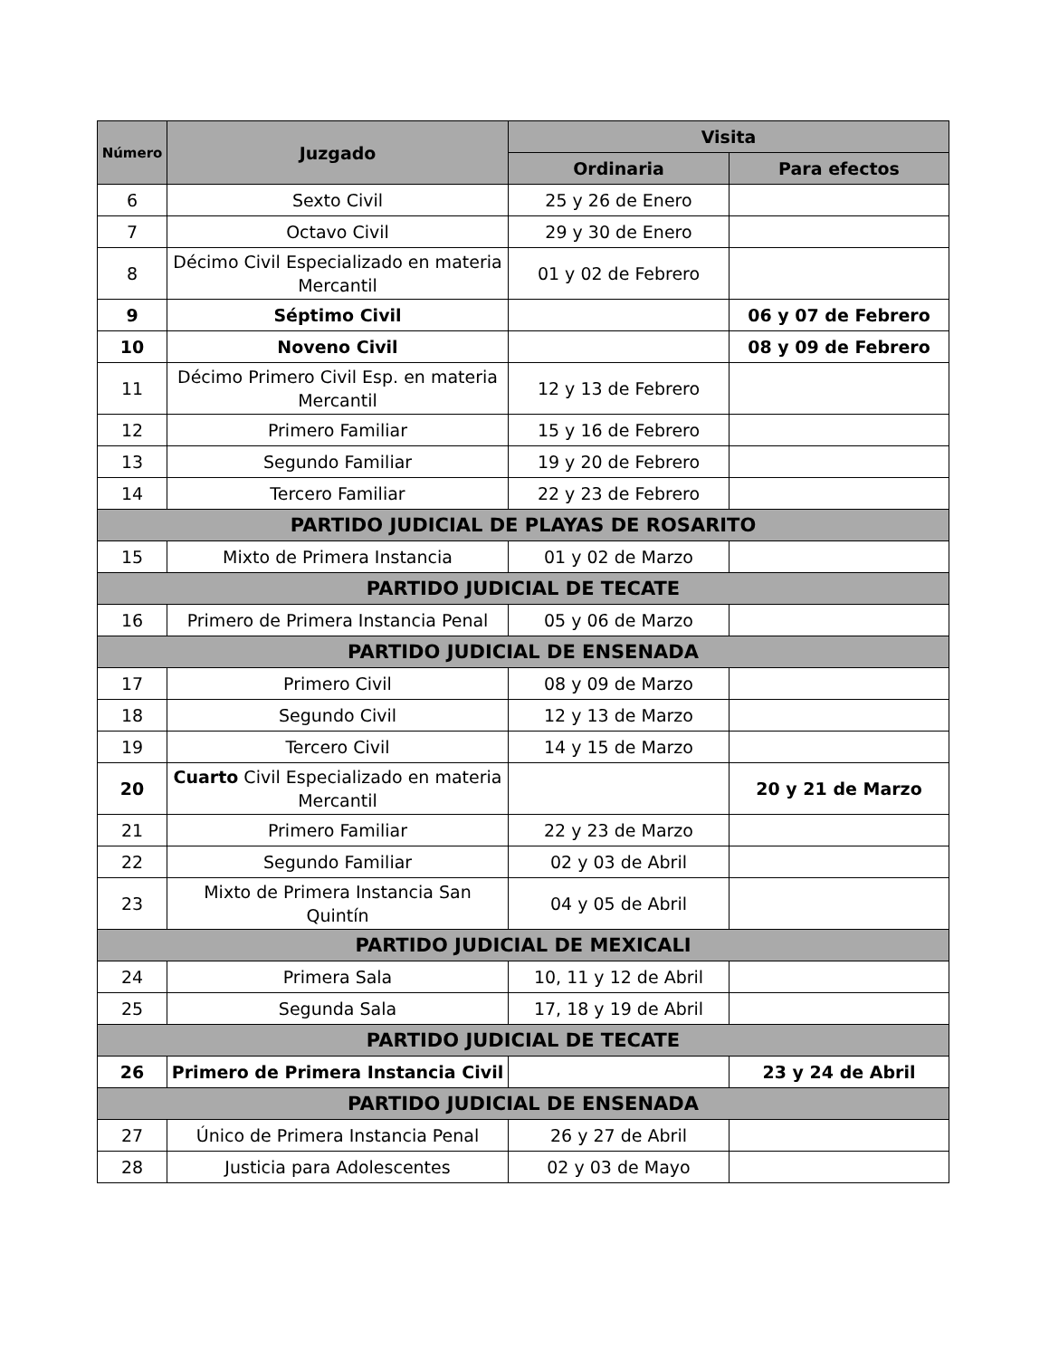| Número | Juzgado | Visita | |
| --- | --- | --- | --- |
| | | Ordinaria | Para efectos |
| 6 | Sexto Civil | 25 y 26 de Enero | |
| 7 | Octavo Civil | 29 y 30 de Enero | |
| 8 | Décimo Civil Especializado en materia Mercantil | 01 y 02 de Febrero | |
| 9 | Séptimo Civil | | 06 y 07 de Febrero |
| 10 | Noveno Civil | | 08 y 09 de Febrero |
| 11 | Décimo Primero Civil Esp. en materia Mercantil | 12 y 13 de Febrero | |
| 12 | Primero Familiar | 15 y 16 de Febrero | |
| 13 | Segundo Familiar | 19 y 20 de Febrero | |
| 14 | Tercero Familiar | 22 y 23 de Febrero | |
| PARTIDO JUDICIAL DE PLAYAS DE ROSARITO | | | |
| 15 | Mixto de Primera Instancia | 01 y 02 de Marzo | |
| PARTIDO JUDICIAL DE TECATE | | | |
| 16 | Primero de Primera Instancia Penal | 05 y 06 de Marzo | |
| PARTIDO JUDICIAL DE ENSENADA | | | |
| 17 | Primero Civil | 08 y 09 de Marzo | |
| 18 | Segundo Civil | 12 y 13 de Marzo | |
| 19 | Tercero Civil | 14 y 15 de Marzo | |
| 20 | Cuarto Civil Especializado en materia Mercantil | | 20 y 21 de Marzo |
| 21 | Primero Familiar | 22 y 23 de Marzo | |
| 22 | Segundo Familiar | 02 y 03 de Abril | |
| 23 | Mixto de Primera Instancia San Quintín | 04 y 05 de Abril | |
| PARTIDO JUDICIAL DE MEXICALI | | | |
| 24 | Primera Sala | 10, 11 y 12 de Abril | |
| 25 | Segunda Sala | 17, 18 y 19 de Abril | |
| PARTIDO JUDICIAL DE TECATE | | | |
| 26 | Primero de Primera Instancia Civil | | 23 y 24 de Abril |
| PARTIDO JUDICIAL DE ENSENADA | | | |
| 27 | Único de Primera Instancia Penal | 26 y 27 de Abril | |
| 28 | Justicia para Adolescentes | 02 y 03 de Mayo | |